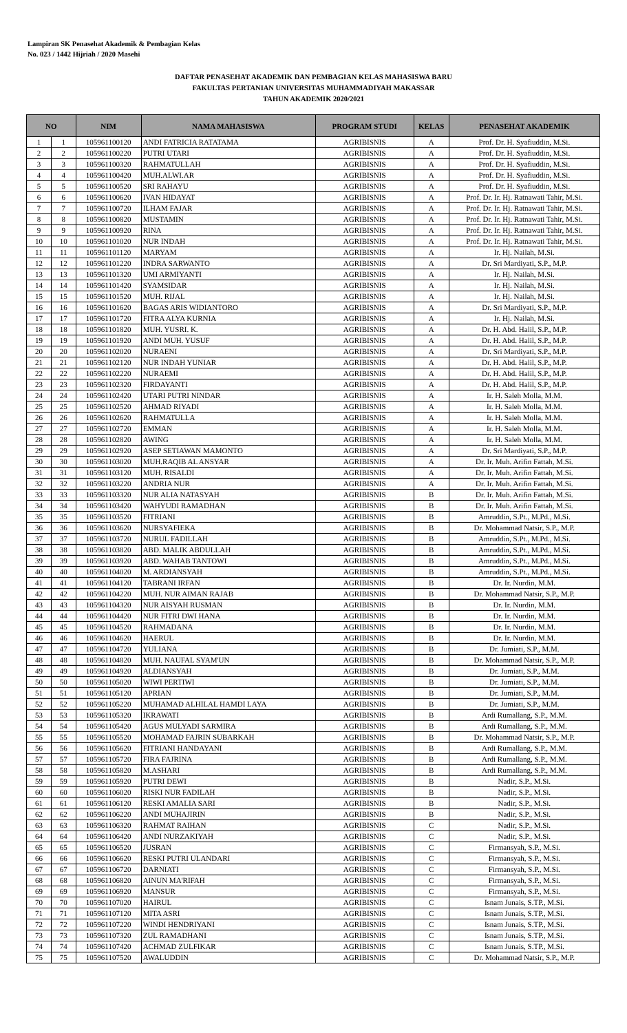Lampiran SK Penasehat Akademik & Pembagian Kelas
No. 023 / 1442 Hijriah / 2020 Masehi
DAFTAR PENASEHAT AKADEMIK DAN PEMBAGIAN KELAS MAHASISWA BARU
FAKULTAS PERTANIAN UNIVERSITAS MUHAMMADIYAH MAKASSAR
TAHUN AKADEMIK 2020/2021
| NO | | NIM | NAMA MAHASISWA | PROGRAM STUDI | KELAS | PENASEHAT AKADEMIK |
| --- | --- | --- | --- | --- | --- | --- |
| 1 | 1 | 105961100120 | ANDI FATRICIA RATATAMA | AGRIBISNIS | A | Prof. Dr. H. Syafiuddin, M.Si. |
| 2 | 2 | 105961100220 | PUTRI UTARI | AGRIBISNIS | A | Prof. Dr. H. Syafiuddin, M.Si. |
| 3 | 3 | 105961100320 | RAHMATULLAH | AGRIBISNIS | A | Prof. Dr. H. Syafiuddin, M.Si. |
| 4 | 4 | 105961100420 | MUH.ALWI.AR | AGRIBISNIS | A | Prof. Dr. H. Syafiuddin, M.Si. |
| 5 | 5 | 105961100520 | SRI RAHAYU | AGRIBISNIS | A | Prof. Dr. H. Syafiuddin, M.Si. |
| 6 | 6 | 105961100620 | IVAN HIDAYAT | AGRIBISNIS | A | Prof. Dr. Ir. Hj. Ratnawati Tahir, M.Si. |
| 7 | 7 | 105961100720 | ILHAM FAJAR | AGRIBISNIS | A | Prof. Dr. Ir. Hj. Ratnawati Tahir, M.Si. |
| 8 | 8 | 105961100820 | MUSTAMIN | AGRIBISNIS | A | Prof. Dr. Ir. Hj. Ratnawati Tahir, M.Si. |
| 9 | 9 | 105961100920 | RINA | AGRIBISNIS | A | Prof. Dr. Ir. Hj. Ratnawati Tahir, M.Si. |
| 10 | 10 | 105961101020 | NUR INDAH | AGRIBISNIS | A | Prof. Dr. Ir. Hj. Ratnawati Tahir, M.Si. |
| 11 | 11 | 105961101120 | MARYAM | AGRIBISNIS | A | Ir. Hj. Nailah, M.Si. |
| 12 | 12 | 105961101220 | INDRA SARWANTO | AGRIBISNIS | A | Dr. Sri Mardiyati, S.P., M.P. |
| 13 | 13 | 105961101320 | UMI ARMIYANTI | AGRIBISNIS | A | Ir. Hj. Nailah, M.Si. |
| 14 | 14 | 105961101420 | SYAMSIDAR | AGRIBISNIS | A | Ir. Hj. Nailah, M.Si. |
| 15 | 15 | 105961101520 | MUH. RIJAL | AGRIBISNIS | A | Ir. Hj. Nailah, M.Si. |
| 16 | 16 | 105961101620 | BAGAS ARIS WIDIANTORO | AGRIBISNIS | A | Dr. Sri Mardiyati, S.P., M.P. |
| 17 | 17 | 105961101720 | FITRA ALYA KURNIA | AGRIBISNIS | A | Ir. Hj. Nailah, M.Si. |
| 18 | 18 | 105961101820 | MUH. YUSRI. K. | AGRIBISNIS | A | Dr. H. Abd. Halil, S.P., M.P. |
| 19 | 19 | 105961101920 | ANDI MUH. YUSUF | AGRIBISNIS | A | Dr. H. Abd. Halil, S.P., M.P. |
| 20 | 20 | 105961102020 | NURAENI | AGRIBISNIS | A | Dr. Sri Mardiyati, S.P., M.P. |
| 21 | 21 | 105961102120 | NUR INDAH YUNIAR | AGRIBISNIS | A | Dr. H. Abd. Halil, S.P., M.P. |
| 22 | 22 | 105961102220 | NURAEMI | AGRIBISNIS | A | Dr. H. Abd. Halil, S.P., M.P. |
| 23 | 23 | 105961102320 | FIRDAYANTI | AGRIBISNIS | A | Dr. H. Abd. Halil, S.P., M.P. |
| 24 | 24 | 105961102420 | UTARI PUTRI NINDAR | AGRIBISNIS | A | Ir. H. Saleh Molla, M.M. |
| 25 | 25 | 105961102520 | AHMAD RIYADI | AGRIBISNIS | A | Ir. H. Saleh Molla, M.M. |
| 26 | 26 | 105961102620 | RAHMATULLA | AGRIBISNIS | A | Ir. H. Saleh Molla, M.M. |
| 27 | 27 | 105961102720 | EMMAN | AGRIBISNIS | A | Ir. H. Saleh Molla, M.M. |
| 28 | 28 | 105961102820 | AWING | AGRIBISNIS | A | Ir. H. Saleh Molla, M.M. |
| 29 | 29 | 105961102920 | ASEP SETIAWAN MAMONTO | AGRIBISNIS | A | Dr. Sri Mardiyati, S.P., M.P. |
| 30 | 30 | 105961103020 | MUH.RAQIB AL ANSYAR | AGRIBISNIS | A | Dr. Ir. Muh. Arifin Fattah, M.Si. |
| 31 | 31 | 105961103120 | MUH. RISALDI | AGRIBISNIS | A | Dr. Ir. Muh. Arifin Fattah, M.Si. |
| 32 | 32 | 105961103220 | ANDRIA NUR | AGRIBISNIS | A | Dr. Ir. Muh. Arifin Fattah, M.Si. |
| 33 | 33 | 105961103320 | NUR ALIA NATASYAH | AGRIBISNIS | B | Dr. Ir. Muh. Arifin Fattah, M.Si. |
| 34 | 34 | 105961103420 | WAHYUDI RAMADHAN | AGRIBISNIS | B | Dr. Ir. Muh. Arifin Fattah, M.Si. |
| 35 | 35 | 105961103520 | FITRIANI | AGRIBISNIS | B | Amruddin, S.Pt., M.Pd., M.Si. |
| 36 | 36 | 105961103620 | NURSYAFIEKA | AGRIBISNIS | B | Dr. Mohammad Natsir, S.P., M.P. |
| 37 | 37 | 105961103720 | NURUL FADILLAH | AGRIBISNIS | B | Amruddin, S.Pt., M.Pd., M.Si. |
| 38 | 38 | 105961103820 | ABD. MALIK ABDULLAH | AGRIBISNIS | B | Amruddin, S.Pt., M.Pd., M.Si. |
| 39 | 39 | 105961103920 | ABD. WAHAB TANTOWI | AGRIBISNIS | B | Amruddin, S.Pt., M.Pd., M.Si. |
| 40 | 40 | 105961104020 | M. ARDIANSYAH | AGRIBISNIS | B | Amruddin, S.Pt., M.Pd., M.Si. |
| 41 | 41 | 105961104120 | TABRANI IRFAN | AGRIBISNIS | B | Dr. Ir. Nurdin, M.M. |
| 42 | 42 | 105961104220 | MUH. NUR AIMAN RAJAB | AGRIBISNIS | B | Dr. Mohammad Natsir, S.P., M.P. |
| 43 | 43 | 105961104320 | NUR AISYAH RUSMAN | AGRIBISNIS | B | Dr. Ir. Nurdin, M.M. |
| 44 | 44 | 105961104420 | NUR FITRI DWI HANA | AGRIBISNIS | B | Dr. Ir. Nurdin, M.M. |
| 45 | 45 | 105961104520 | RAHMADANA | AGRIBISNIS | B | Dr. Ir. Nurdin, M.M. |
| 46 | 46 | 105961104620 | HAERUL | AGRIBISNIS | B | Dr. Ir. Nurdin, M.M. |
| 47 | 47 | 105961104720 | YULIANA | AGRIBISNIS | B | Dr. Jumiati, S.P., M.M. |
| 48 | 48 | 105961104820 | MUH. NAUFAL SYAM'UN | AGRIBISNIS | B | Dr. Mohammad Natsir, S.P., M.P. |
| 49 | 49 | 105961104920 | ALDIANSYAH | AGRIBISNIS | B | Dr. Jumiati, S.P., M.M. |
| 50 | 50 | 105961105020 | WIWI PERTIWI | AGRIBISNIS | B | Dr. Jumiati, S.P., M.M. |
| 51 | 51 | 105961105120 | APRIAN | AGRIBISNIS | B | Dr. Jumiati, S.P., M.M. |
| 52 | 52 | 105961105220 | MUHAMAD ALHILAL HAMDI LAYA | AGRIBISNIS | B | Dr. Jumiati, S.P., M.M. |
| 53 | 53 | 105961105320 | IKRAWATI | AGRIBISNIS | B | Ardi Rumallang, S.P., M.M. |
| 54 | 54 | 105961105420 | AGUS MULYADI SARMIRA | AGRIBISNIS | B | Ardi Rumallang, S.P., M.M. |
| 55 | 55 | 105961105520 | MOHAMAD FAJRIN SUBARKAH | AGRIBISNIS | B | Dr. Mohammad Natsir, S.P., M.P. |
| 56 | 56 | 105961105620 | FITRIANI HANDAYANI | AGRIBISNIS | B | Ardi Rumallang, S.P., M.M. |
| 57 | 57 | 105961105720 | FIRA FAJRINA | AGRIBISNIS | B | Ardi Rumallang, S.P., M.M. |
| 58 | 58 | 105961105820 | M.ASHARI | AGRIBISNIS | B | Ardi Rumallang, S.P., M.M. |
| 59 | 59 | 105961105920 | PUTRI DEWI | AGRIBISNIS | B | Nadir, S.P., M.Si. |
| 60 | 60 | 105961106020 | RISKI NUR FADILAH | AGRIBISNIS | B | Nadir, S.P., M.Si. |
| 61 | 61 | 105961106120 | RESKI AMALIA SARI | AGRIBISNIS | B | Nadir, S.P., M.Si. |
| 62 | 62 | 105961106220 | ANDI MUHAJIRIN | AGRIBISNIS | B | Nadir, S.P., M.Si. |
| 63 | 63 | 105961106320 | RAHMAT RAIHAN | AGRIBISNIS | C | Nadir, S.P., M.Si. |
| 64 | 64 | 105961106420 | ANDI NURZAKIYAH | AGRIBISNIS | C | Nadir, S.P., M.Si. |
| 65 | 65 | 105961106520 | JUSRAN | AGRIBISNIS | C | Firmansyah, S.P., M.Si. |
| 66 | 66 | 105961106620 | RESKI PUTRI ULANDARI | AGRIBISNIS | C | Firmansyah, S.P., M.Si. |
| 67 | 67 | 105961106720 | DARNIATI | AGRIBISNIS | C | Firmansyah, S.P., M.Si. |
| 68 | 68 | 105961106820 | AINUN MA'RIFAH | AGRIBISNIS | C | Firmansyah, S.P., M.Si. |
| 69 | 69 | 105961106920 | MANSUR | AGRIBISNIS | C | Firmansyah, S.P., M.Si. |
| 70 | 70 | 105961107020 | HAIRUL | AGRIBISNIS | C | Isnam Junais, S.TP., M.Si. |
| 71 | 71 | 105961107120 | MITA ASRI | AGRIBISNIS | C | Isnam Junais, S.TP., M.Si. |
| 72 | 72 | 105961107220 | WINDI HENDRIYANI | AGRIBISNIS | C | Isnam Junais, S.TP., M.Si. |
| 73 | 73 | 105961107320 | ZUL RAMADHANI | AGRIBISNIS | C | Isnam Junais, S.TP., M.Si. |
| 74 | 74 | 105961107420 | ACHMAD ZULFIKAR | AGRIBISNIS | C | Isnam Junais, S.TP., M.Si. |
| 75 | 75 | 105961107520 | AWALUDDIN | AGRIBISNIS | C | Dr. Mohammad Natsir, S.P., M.P. |